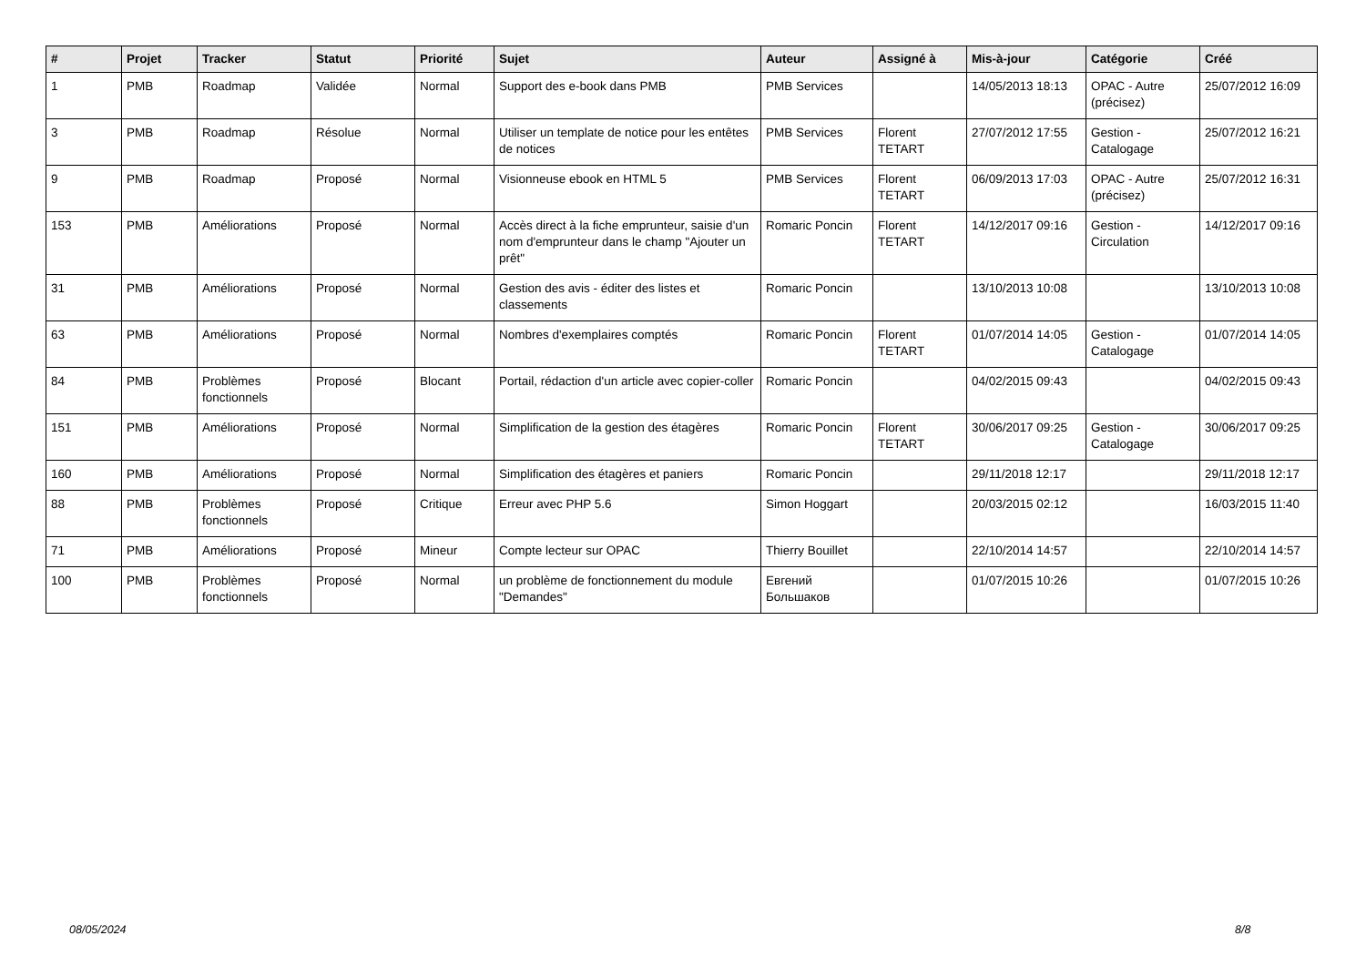| # | Projet | Tracker | Statut | Priorité | Sujet | Auteur | Assigné à | Mis-à-jour | Catégorie | Créé |
| --- | --- | --- | --- | --- | --- | --- | --- | --- | --- | --- |
| 1 | PMB | Roadmap | Validée | Normal | Support des e-book dans PMB | PMB Services | | 14/05/2013 18:13 | OPAC - Autre (précisez) | 25/07/2012 16:09 |
| 3 | PMB | Roadmap | Résolue | Normal | Utiliser un template de notice pour les entêtes de notices | PMB Services | Florent TETART | 27/07/2012 17:55 | Gestion - Catalogage | 25/07/2012 16:21 |
| 9 | PMB | Roadmap | Proposé | Normal | Visionneuse ebook en HTML 5 | PMB Services | Florent TETART | 06/09/2013 17:03 | OPAC - Autre (précisez) | 25/07/2012 16:31 |
| 153 | PMB | Améliorations | Proposé | Normal | Accès direct à la fiche emprunteur, saisie d'un nom d'emprunteur dans le champ "Ajouter un prêt" | Romaric Poncin | Florent TETART | 14/12/2017 09:16 | Gestion - Circulation | 14/12/2017 09:16 |
| 31 | PMB | Améliorations | Proposé | Normal | Gestion des avis - éditer des listes et classements | Romaric Poncin | | 13/10/2013 10:08 | | 13/10/2013 10:08 |
| 63 | PMB | Améliorations | Proposé | Normal | Nombres d'exemplaires comptés | Romaric Poncin | Florent TETART | 01/07/2014 14:05 | Gestion - Catalogage | 01/07/2014 14:05 |
| 84 | PMB | Problèmes fonctionnels | Proposé | Blocant | Portail, rédaction d'un article avec copier-coller | Romaric Poncin | | 04/02/2015 09:43 | | 04/02/2015 09:43 |
| 151 | PMB | Améliorations | Proposé | Normal | Simplification de la gestion des étagères | Romaric Poncin | Florent TETART | 30/06/2017 09:25 | Gestion - Catalogage | 30/06/2017 09:25 |
| 160 | PMB | Améliorations | Proposé | Normal | Simplification des étagères et paniers | Romaric Poncin | | 29/11/2018 12:17 | | 29/11/2018 12:17 |
| 88 | PMB | Problèmes fonctionnels | Proposé | Critique | Erreur avec PHP 5.6 | Simon Hoggart | | 20/03/2015 02:12 | | 16/03/2015 11:40 |
| 71 | PMB | Améliorations | Proposé | Mineur | Compte lecteur sur OPAC | Thierry Bouillet | | 22/10/2014 14:57 | | 22/10/2014 14:57 |
| 100 | PMB | Problèmes fonctionnels | Proposé | Normal | un problème de fonctionnement du module "Demandes" | Евгений Большаков | | 01/07/2015 10:26 | | 01/07/2015 10:26 |
08/05/2024 8/8